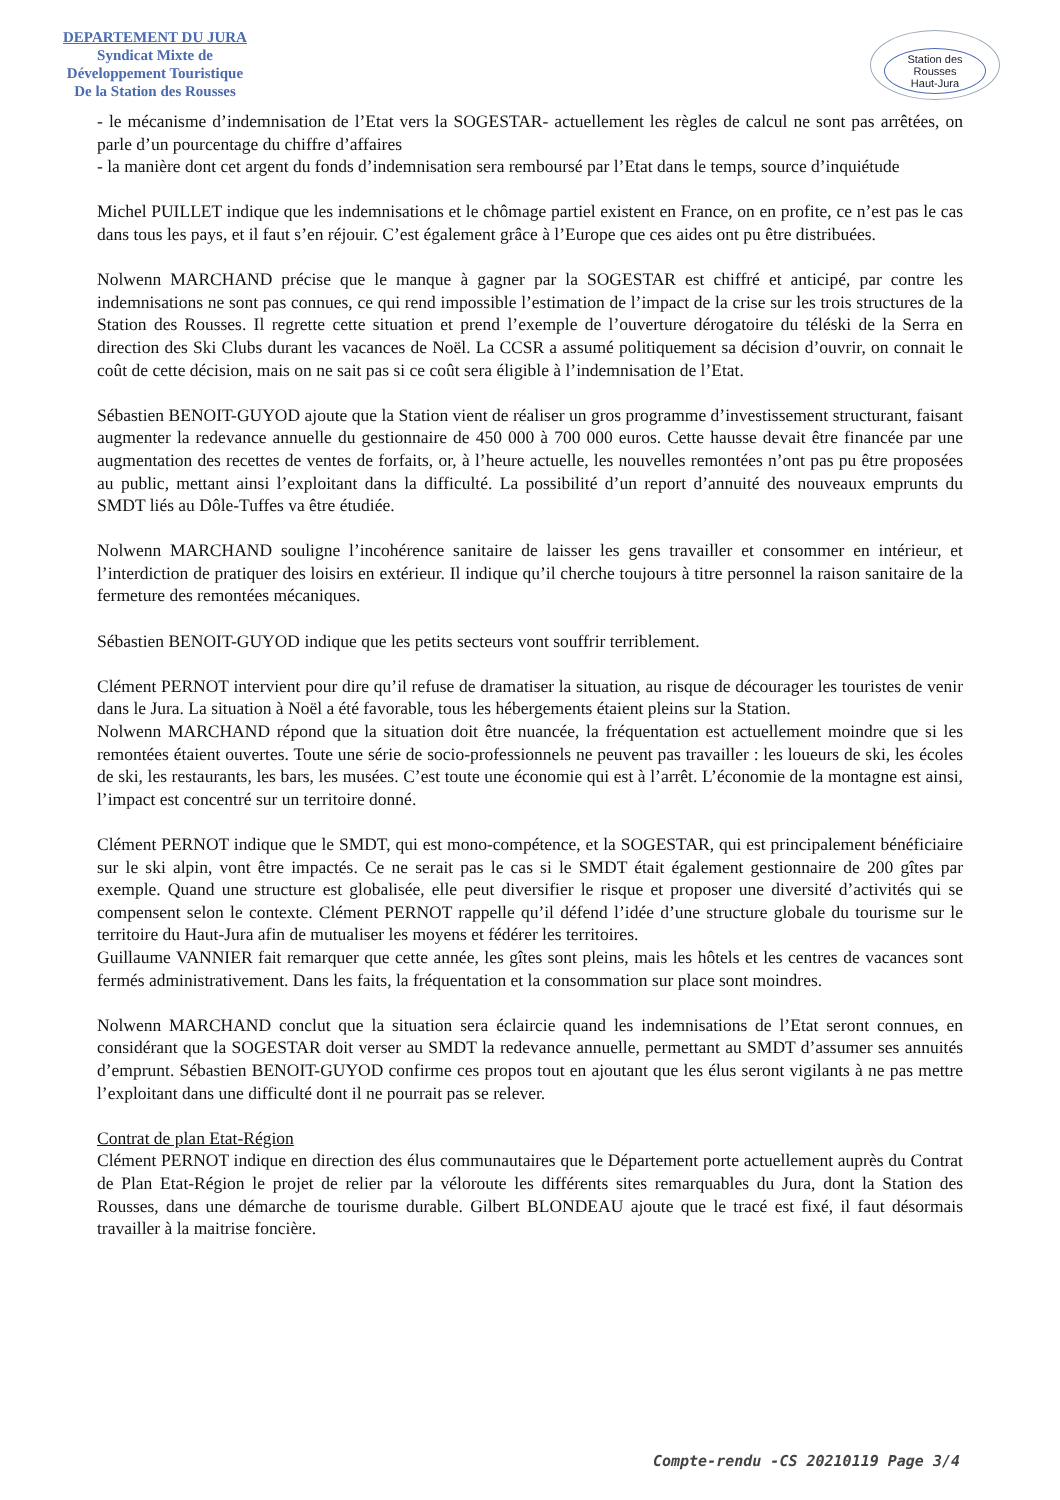DEPARTEMENT DU JURA
Syndicat Mixte de
Développement Touristique
De la Station des Rousses
Station des Rousses
Haut-Jura
- le mécanisme d’indemnisation de l’Etat vers la SOGESTAR- actuellement les règles de calcul ne sont pas arrêtées, on parle d’un pourcentage du chiffre d’affaires
- la manière dont cet argent du fonds d’indemnisation sera remboursé par l’Etat dans le temps, source d’inquiétude
Michel PUILLET indique que les indemnisations et le chômage partiel existent en France, on en profite, ce n’est pas le cas dans tous les pays, et il faut s’en réjouir. C’est également grâce à l’Europe que ces aides ont pu être distribuées.
Nolwenn MARCHAND précise que le manque à gagner par la SOGESTAR est chiffré et anticipé, par contre les indemnisations ne sont pas connues, ce qui rend impossible l’estimation de l’impact de la crise sur les trois structures de la Station des Rousses. Il regrette cette situation et prend l’exemple de l’ouverture dérogatoire du téléski de la Serra en direction des Ski Clubs durant les vacances de Noël. La CCSR a assumé politiquement sa décision d’ouvrir, on connait le coût de cette décision, mais on ne sait pas si ce coût sera éligible à l’indemnisation de l’Etat.
Sébastien BENOIT-GUYOD ajoute que la Station vient de réaliser un gros programme d’investissement structurant, faisant augmenter la redevance annuelle du gestionnaire de 450 000 à 700 000 euros. Cette hausse devait être financée par une augmentation des recettes de ventes de forfaits, or, à l’heure actuelle, les nouvelles remontées n’ont pas pu être proposées au public, mettant ainsi l’exploitant dans la difficulté. La possibilité d’un report d’annuité des nouveaux emprunts du SMDT liés au Dôle-Tuffes va être étudiée.
Nolwenn MARCHAND souligne l’incohérence sanitaire de laisser les gens travailler et consommer en intérieur, et l’interdiction de pratiquer des loisirs en extérieur. Il indique qu’il cherche toujours à titre personnel la raison sanitaire de la fermeture des remontées mécaniques.
Sébastien BENOIT-GUYOD indique que les petits secteurs vont souffrir terriblement.
Clément PERNOT intervient pour dire qu’il refuse de dramatiser la situation, au risque de décourager les touristes de venir dans le Jura. La situation à Noël a été favorable, tous les hébergements étaient pleins sur la Station.
Nolwenn MARCHAND répond que la situation doit être nuancée, la fréquentation est actuellement moindre que si les remontées étaient ouvertes. Toute une série de socio-professionnels ne peuvent pas travailler : les loueurs de ski, les écoles de ski, les restaurants, les bars, les musées. C’est toute une économie qui est à l’arrêt. L’économie de la montagne est ainsi, l’impact est concentré sur un territoire donné.
Clément PERNOT indique que le SMDT, qui est mono-compétence, et la SOGESTAR, qui est principalement bénéficiaire sur le ski alpin, vont être impactés. Ce ne serait pas le cas si le SMDT était également gestionnaire de 200 gîtes par exemple. Quand une structure est globalisée, elle peut diversifier le risque et proposer une diversité d’activités qui se compensent selon le contexte. Clément PERNOT rappelle qu’il défend l’idée d’une structure globale du tourisme sur le territoire du Haut-Jura afin de mutualiser les moyens et fédérer les territoires.
Guillaume VANNIER fait remarquer que cette année, les gîtes sont pleins, mais les hôtels et les centres de vacances sont fermés administrativement. Dans les faits, la fréquentation et la consommation sur place sont moindres.
Nolwenn MARCHAND conclut que la situation sera éclaircie quand les indemnisations de l’Etat seront connues, en considérant que la SOGESTAR doit verser au SMDT la redevance annuelle, permettant au SMDT d’assumer ses annuités d’emprunt. Sébastien BENOIT-GUYOD confirme ces propos tout en ajoutant que les élus seront vigilants à ne pas mettre l’exploitant dans une difficulté dont il ne pourrait pas se relever.
Contrat de plan Etat-Région
Clément PERNOT indique en direction des élus communautaires que le Département porte actuellement auprès du Contrat de Plan Etat-Région le projet de relier par la véloroute les différents sites remarquables du Jura, dont la Station des Rousses, dans une démarche de tourisme durable. Gilbert BLONDEAU ajoute que le tracé est fixé, il faut désormais travailler à la maitrise foncière.
Compte-rendu -CS 20210119 Page 3/4